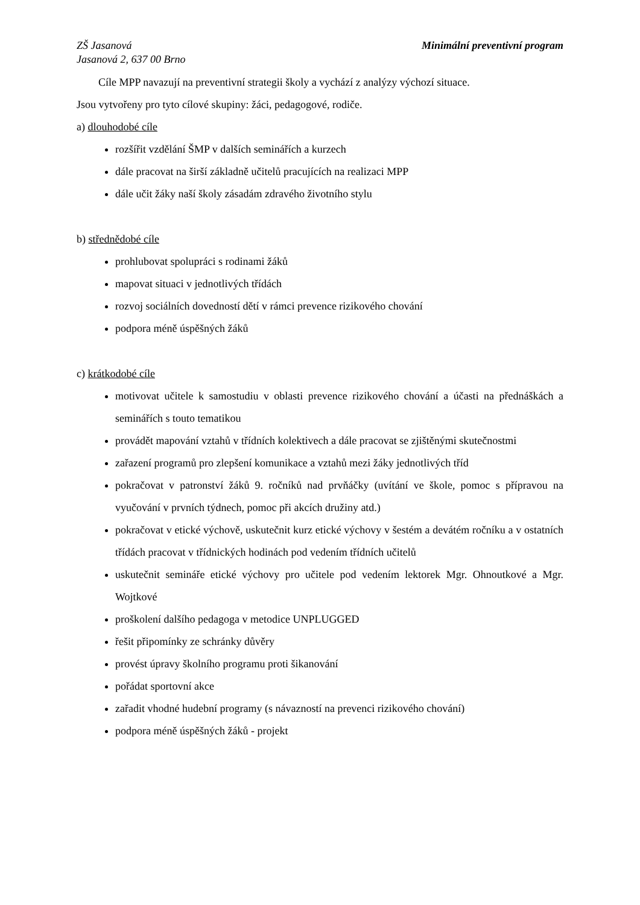ZŠ Jasanová
Jasanová 2, 637 00 Brno
Minimální preventivní program
Cíle MPP navazují na preventivní strategii školy a vychází z analýzy výchozí situace.
Jsou vytvořeny pro tyto cílové skupiny: žáci, pedagogové, rodiče.
a) dlouhodobé cíle
rozšířit vzdělání ŠMP v dalších seminářích a kurzech
dále pracovat na širší základně učitelů pracujících na realizaci MPP
dále učit žáky naší školy zásadám zdravého životního stylu
b) střednědobé cíle
prohlubovat spolupráci s rodinami žáků
mapovat situaci v jednotlivých třídách
rozvoj sociálních dovedností dětí v rámci prevence rizikového chování
podpora méně úspěšných žáků
c) krátkodobé cíle
motivovat učitele k samostudiu v oblasti prevence rizikového chování a účasti na přednáškách a seminářích s touto tematikou
provádět mapování vztahů v třídních kolektivech a dále pracovat se zjištěnými skutečnostmi
zařazení programů pro zlepšení komunikace a vztahů mezi žáky jednotlivých tříd
pokračovat v patronství žáků 9. ročníků nad prvňáčky (uvítání ve škole, pomoc s přípravou na vyučování v prvních týdnech, pomoc při akcích družiny atd.)
pokračovat v etické výchově, uskutečnit kurz etické výchovy v šestém a devátém ročníku a v ostatních třídách pracovat v třídnických hodinách pod vedením třídních učitelů
uskutečnit semináře etické výchovy pro učitele pod vedením lektorek Mgr. Ohnoutkové a Mgr. Wojtkové
proškolení dalšího pedagoga v metodice UNPLUGGED
řešit připomínky ze schránky důvěry
provést úpravy školního programu proti šikanování
pořádat sportovní akce
zařadit vhodné hudební programy (s návazností na prevenci rizikového chování)
podpora méně úspěšných žáků - projekt